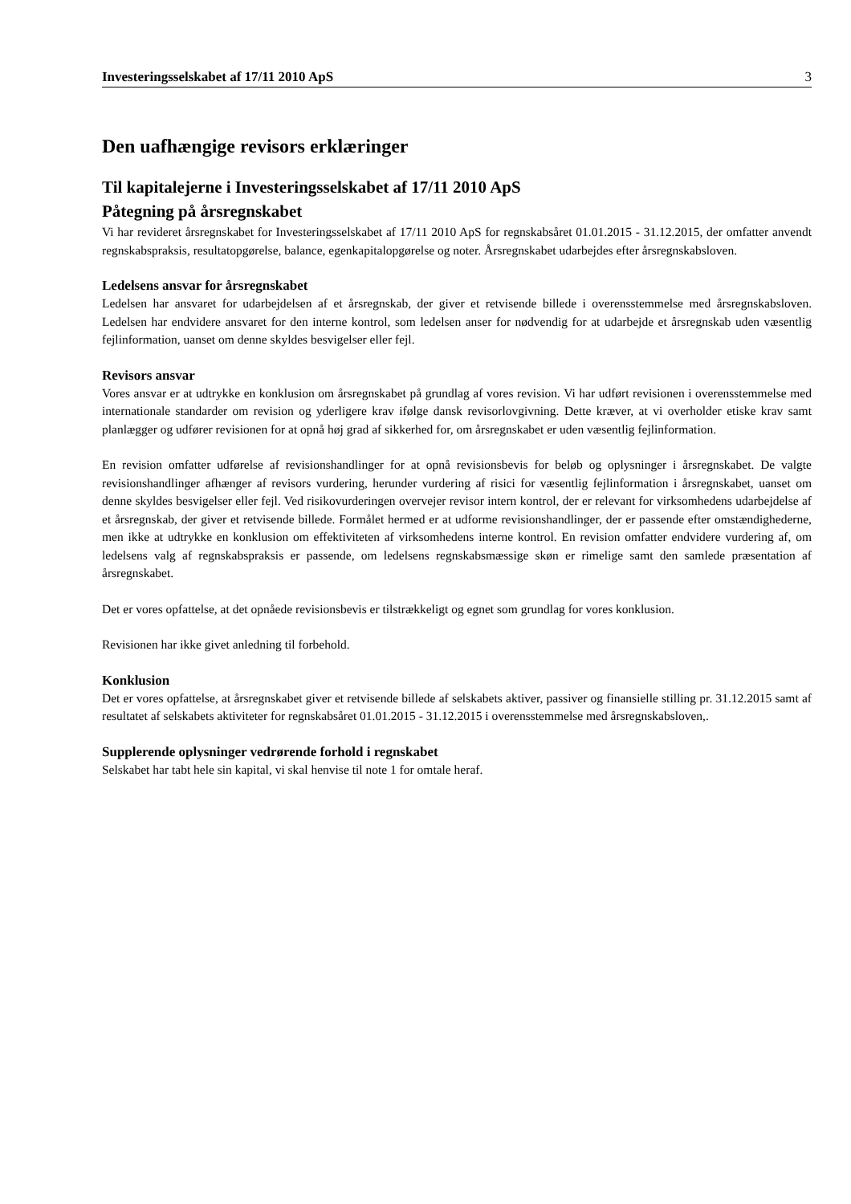Investeringsselskabet af 17/11 2010 ApS 3
Den uafhængige revisors erklæringer
Til kapitalejerne i Investeringsselskabet af 17/11 2010 ApS
Påtegning på årsregnskabet
Vi har revideret årsregnskabet for Investeringsselskabet af 17/11 2010 ApS for regnskabsåret 01.01.2015 - 31.12.2015, der omfatter anvendt regnskabspraksis, resultatopgørelse, balance, egenkapitalopgørelse og noter. Årsregnskabet udarbejdes efter årsregnskabsloven.
Ledelsens ansvar for årsregnskabet
Ledelsen har ansvaret for udarbejdelsen af et årsregnskab, der giver et retvisende billede i overensstemmelse med årsregnskabsloven. Ledelsen har endvidere ansvaret for den interne kontrol, som ledelsen anser for nødvendig for at udarbejde et årsregnskab uden væsentlig fejlinformation, uanset om denne skyldes besvigelser eller fejl.
Revisors ansvar
Vores ansvar er at udtrykke en konklusion om årsregnskabet på grundlag af vores revision. Vi har udført revisionen i overensstemmelse med internationale standarder om revision og yderligere krav ifølge dansk revisorlovgivning. Dette kræver, at vi overholder etiske krav samt planlægger og udfører revisionen for at opnå høj grad af sikkerhed for, om årsregnskabet er uden væsentlig fejlinformation.
En revision omfatter udførelse af revisionshandlinger for at opnå revisionsbevis for beløb og oplysninger i årsregnskabet. De valgte revisionshandlinger afhænger af revisors vurdering, herunder vurdering af risici for væsentlig fejlinformation i årsregnskabet, uanset om denne skyldes besvigelser eller fejl. Ved risikovurderingen overvejer revisor intern kontrol, der er relevant for virksomhedens udarbejdelse af et årsregnskab, der giver et retvisende billede. Formålet hermed er at udforme revisionshandlinger, der er passende efter omstændighederne, men ikke at udtrykke en konklusion om effektiviteten af virksomhedens interne kontrol. En revision omfatter endvidere vurdering af, om ledelsens valg af regnskabspraksis er passende, om ledelsens regnskabsmæssige skøn er rimelige samt den samlede præsentation af årsregnskabet.
Det er vores opfattelse, at det opnåede revisionsbevis er tilstrækkeligt og egnet som grundlag for vores konklusion.
Revisionen har ikke givet anledning til forbehold.
Konklusion
Det er vores opfattelse, at årsregnskabet giver et retvisende billede af selskabets aktiver, passiver og finansielle stilling pr. 31.12.2015 samt af resultatet af selskabets aktiviteter for regnskabsåret 01.01.2015 - 31.12.2015 i overensstemmelse med årsregnskabsloven,.
Supplerende oplysninger vedrørende forhold i regnskabet
Selskabet har tabt hele sin kapital, vi skal henvise til note 1 for omtale heraf.